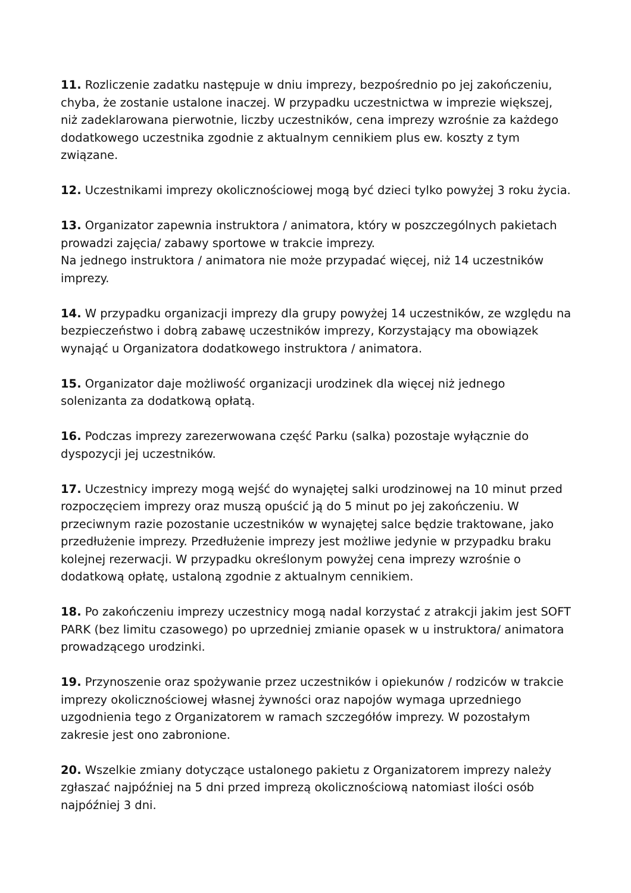11. Rozliczenie zadatku następuje w dniu imprezy, bezpośrednio po jej zakończeniu, chyba, że zostanie ustalone inaczej. W przypadku uczestnictwa w imprezie większej, niż zadeklarowana pierwotnie, liczby uczestników, cena imprezy wzrośnie za każdego dodatkowego uczestnika zgodnie z aktualnym cennikiem plus ew. koszty z tym związane.
12. Uczestnikami imprezy okolicznościowej mogą być dzieci tylko powyżej 3 roku życia.
13. Organizator zapewnia instruktora / animatora, który w poszczególnych pakietach prowadzi zajęcia/ zabawy sportowe w trakcie imprezy.
Na jednego instruktora / animatora nie może przypadać więcej, niż 14 uczestników imprezy.
14. W przypadku organizacji imprezy dla grupy powyżej 14 uczestników, ze względu na bezpieczeństwo i dobrą zabawę uczestników imprezy, Korzystający ma obowiązek wynająć u Organizatora dodatkowego instruktora / animatora.
15. Organizator daje możliwość organizacji urodzinek dla więcej niż jednego solenizanta za dodatkową opłatą.
16. Podczas imprezy zarezerwowana część Parku (salka) pozostaje wyłącznie do dyspozycji jej uczestników.
17. Uczestnicy imprezy mogą wejść do wynajętej salki urodzinowej na 10 minut przed rozpoczęciem imprezy oraz muszą opuścić ją do 5 minut po jej zakończeniu. W przeciwnym razie pozostanie uczestników w wynajętej salce będzie traktowane, jako przedłużenie imprezy. Przedłużenie imprezy jest możliwe jedynie w przypadku braku kolejnej rezerwacji. W przypadku określonym powyżej cena imprezy wzrośnie o dodatkową opłatę, ustaloną zgodnie z aktualnym cennikiem.
18. Po zakończeniu imprezy uczestnicy mogą nadal korzystać z atrakcji jakim jest SOFT PARK (bez limitu czasowego) po uprzedniej zmianie opasek w u instruktora/ animatora prowadzącego urodzinki.
19. Przynoszenie oraz spożywanie przez uczestników i opiekunów / rodziców w trakcie imprezy okolicznościowej własnej żywności oraz napojów wymaga uprzedniego uzgodnienia tego z Organizatorem w ramach szczegółów imprezy. W pozostałym zakresie jest ono zabronione.
20. Wszelkie zmiany dotyczące ustalonego pakietu z Organizatorem imprezy należy zgłaszać najpóźniej na 5 dni przed imprezą okolicznościową natomiast ilości osób najpóźniej 3 dni.